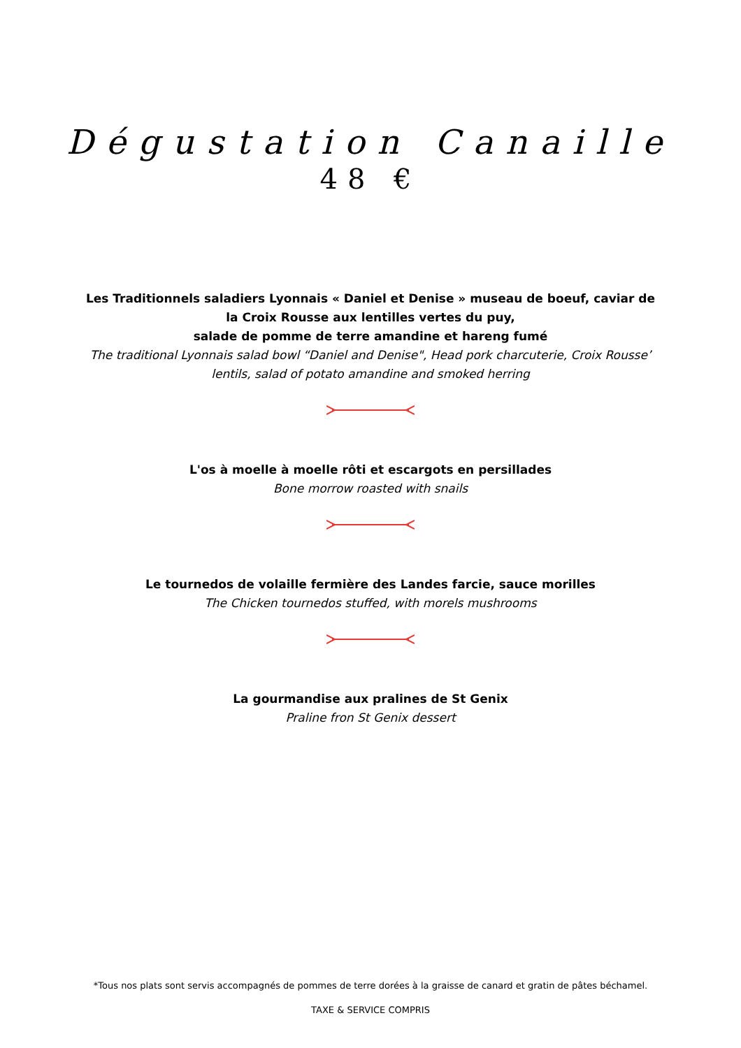Dégustation Canaille
48 €
Les Traditionnels saladiers Lyonnais « Daniel et Denise » museau de boeuf, caviar de la Croix Rousse aux lentilles vertes du puy,
salade de pomme de terre amandine et hareng fumé
The traditional Lyonnais salad bowl “Daniel and Denise", Head pork charcuterie, Croix Rousse’ lentils, salad of potato amandine and smoked herring
L'os à moelle à moelle rôti et escargots en persillades
Bone morrow roasted with snails
Le tournedos de volaille fermière des Landes farcie, sauce morilles
The Chicken tournedos stuffed, with morels mushrooms
La gourmandise aux pralines de St Genix
Praline fron St Genix dessert
*Tous nos plats sont servis accompagnés de pommes de terre dorées à la graisse de canard et gratin de pâtes béchamel.
TAXE & SERVICE COMPRIS